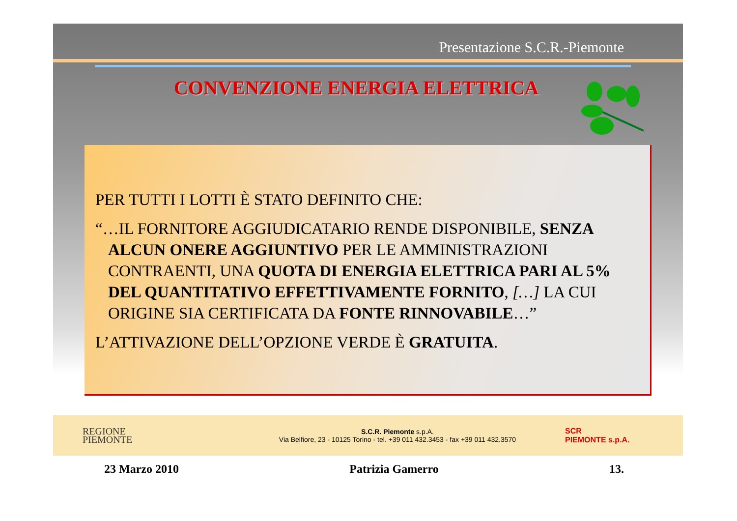Presentazione S.C.R.-Piemonte
CONVENZIONE ENERGIA ELETTRICA
PER TUTTI I LOTTI È STATO DEFINITO CHE:
“…IL FORNITORE AGGIUDICATARIO RENDE DISPONIBILE, SENZA ALCUN ONERE AGGIUNTIVO PER LE AMMINISTRAZIONI CONTRAENTI, UNA QUOTA DI ENERGIA ELETTRICA PARI AL 5% DEL QUANTITATIVO EFFETTIVAMENTE FORNITO, […] LA CUI ORIGINE SIA CERTIFICATA DA FONTE RINNOVABILE…”
L’ATTIVAZIONE DELL’OPZIONE VERDE È GRATUITA.
REGIONE
PIEMONTE
S.C.R. Piemonte s.p.A.
Via Belfiore, 23 - 10125 Torino - tel. +39 011 432.3453 - fax +39 011 432.3570
SCR
PIEMONTE s.p.A.
23 Marzo 2010 Patrizia Gamerro 13.